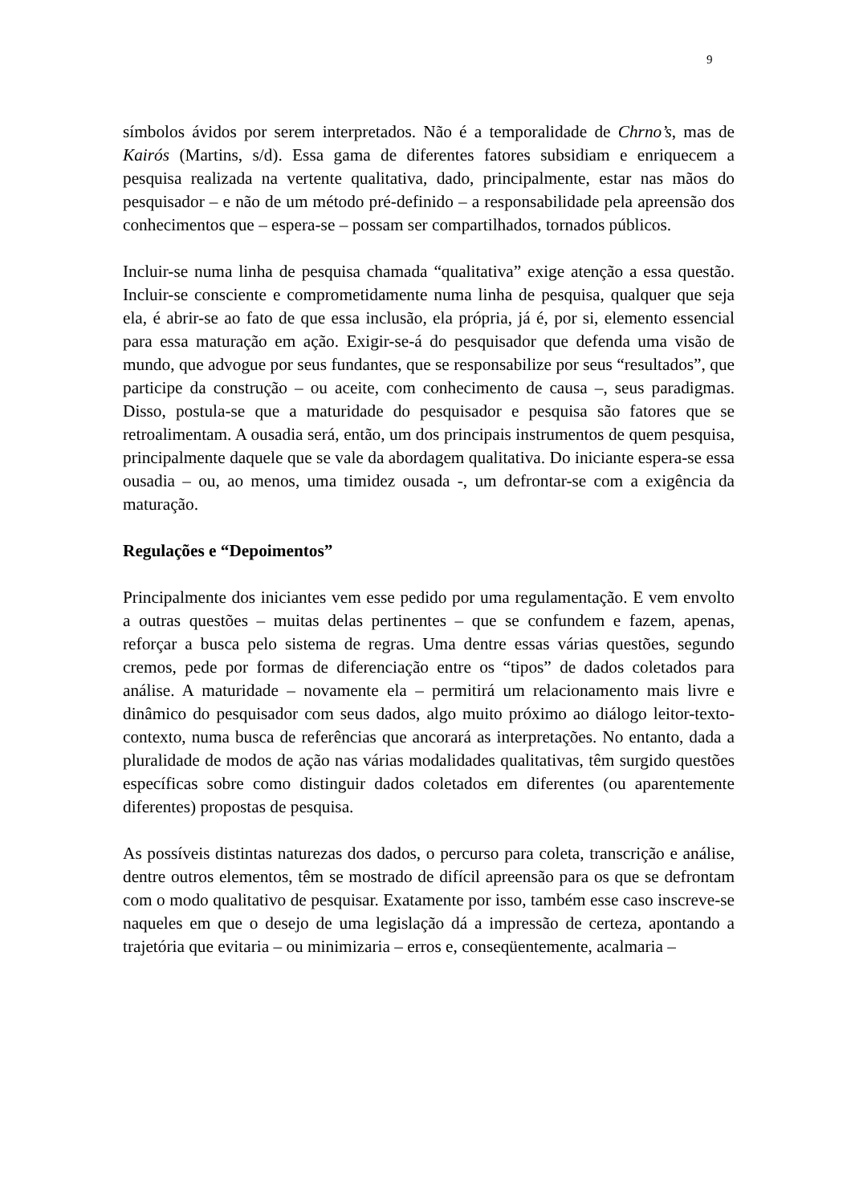9
símbolos ávidos por serem interpretados. Não é a temporalidade de Chrno’s, mas de Kairós (Martins, s/d). Essa gama de diferentes fatores subsidiam e enriquecem a pesquisa realizada na vertente qualitativa, dado, principalmente, estar nas mãos do pesquisador – e não de um método pré-definido – a responsabilidade pela apreensão dos conhecimentos que – espera-se – possam ser compartilhados, tornados públicos.
Incluir-se numa linha de pesquisa chamada “qualitativa” exige atenção a essa questão. Incluir-se consciente e comprometidamente numa linha de pesquisa, qualquer que seja ela, é abrir-se ao fato de que essa inclusão, ela própria, já é, por si, elemento essencial para essa maturação em ação. Exigir-se-á do pesquisador que defenda uma visão de mundo, que advogue por seus fundantes, que se responsabilize por seus “resultados”, que participe da construção – ou aceite, com conhecimento de causa –, seus paradigmas. Disso, postula-se que a maturidade do pesquisador e pesquisa são fatores que se retroalimentam. A ousadia será, então, um dos principais instrumentos de quem pesquisa, principalmente daquele que se vale da abordagem qualitativa. Do iniciante espera-se essa ousadia – ou, ao menos, uma timidez ousada -, um defrontar-se com a exigência da maturação.
Regulações e “Depoimentos”
Principalmente dos iniciantes vem esse pedido por uma regulamentação. E vem envolto a outras questões – muitas delas pertinentes – que se confundem e fazem, apenas, reforçar a busca pelo sistema de regras. Uma dentre essas várias questões, segundo cremos, pede por formas de diferenciação entre os “tipos” de dados coletados para análise. A maturidade – novamente ela – permitirá um relacionamento mais livre e dinâmico do pesquisador com seus dados, algo muito próximo ao diálogo leitor-texto-contexto, numa busca de referências que ancorará as interpretações. No entanto, dada a pluralidade de modos de ação nas várias modalidades qualitativas, têm surgido questões específicas sobre como distinguir dados coletados em diferentes (ou aparentemente diferentes) propostas de pesquisa.
As possíveis distintas naturezas dos dados, o percurso para coleta, transcrição e análise, dentre outros elementos, têm se mostrado de difícil apreensão para os que se defrontam com o modo qualitativo de pesquisar. Exatamente por isso, também esse caso inscreve-se naqueles em que o desejo de uma legislação dá a impressão de certeza, apontando a trajetória que evitaria – ou minimizaria – erros e, conseqüentemente, acalmaria –